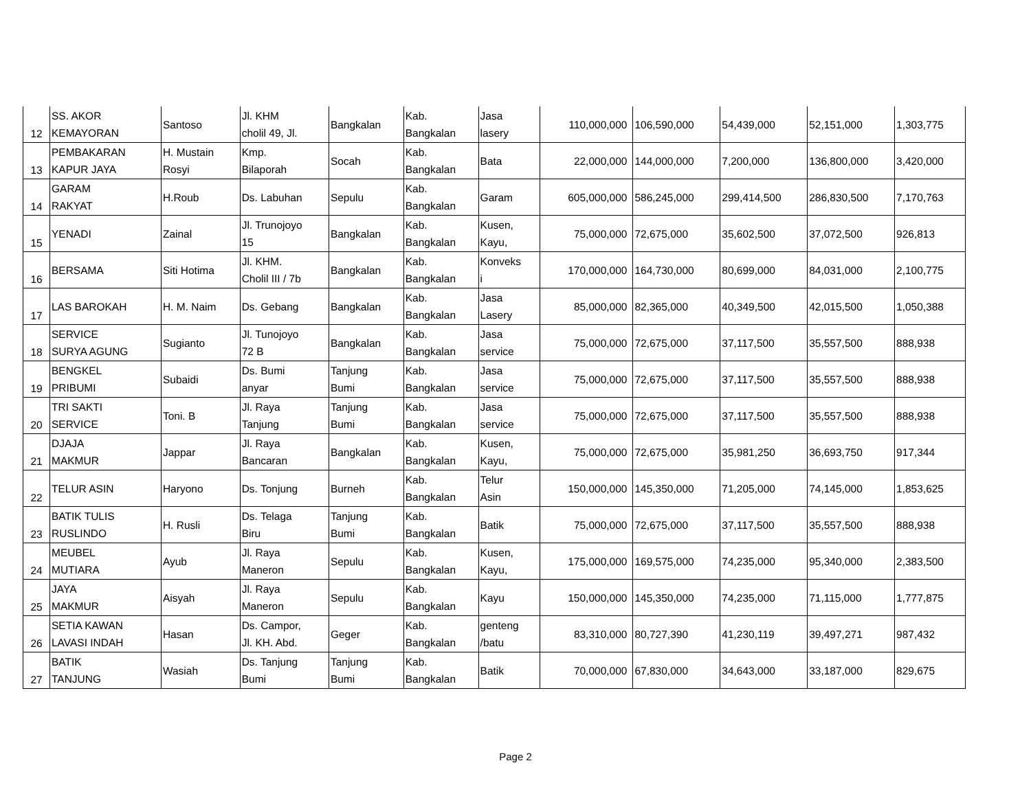| 12 | SS. AKOR KEMAYORAN | Santoso | Jl. KHM cholil 49, Jl. | Bangkalan | Kab. Bangkalan | Jasa lasery | 110,000,000 | 106,590,000 | 54,439,000 | 52,151,000 | 1,303,775 |
| 13 | PEMBAKARAN KAPUR JAYA | H. Mustain Rosyi | Kmp. Bilaporah | Socah | Kab. Bangkalan | Bata | 22,000,000 | 144,000,000 | 7,200,000 | 136,800,000 | 3,420,000 |
| 14 | GARAM RAKYAT | H.Roub | Ds. Labuhan | Sepulu | Kab. Bangkalan | Garam | 605,000,000 | 586,245,000 | 299,414,500 | 286,830,500 | 7,170,763 |
| 15 | YENADI | Zainal | Jl. Trunojoyo 15 | Bangkalan | Kab. Bangkalan | Kusen, Kayu, | 75,000,000 | 72,675,000 | 35,602,500 | 37,072,500 | 926,813 |
| 16 | BERSAMA | Siti Hotima | Jl. KHM. Cholil III / 7b | Bangkalan | Kab. Bangkalan | Konveks i | 170,000,000 | 164,730,000 | 80,699,000 | 84,031,000 | 2,100,775 |
| 17 | LAS BAROKAH | H. M. Naim | Ds. Gebang | Bangkalan | Kab. Bangkalan | Jasa Lasery | 85,000,000 | 82,365,000 | 40,349,500 | 42,015,500 | 1,050,388 |
| 18 | SERVICE SURYA AGUNG | Sugianto | Jl. Tunojoyo 72 B | Bangkalan | Kab. Bangkalan | Jasa service | 75,000,000 | 72,675,000 | 37,117,500 | 35,557,500 | 888,938 |
| 19 | BENGKEL PRIBUMI | Subaidi | Ds. Bumi anyar | Tanjung Bumi | Kab. Bangkalan | Jasa service | 75,000,000 | 72,675,000 | 37,117,500 | 35,557,500 | 888,938 |
| 20 | TRI SAKTI SERVICE | Toni. B | Jl. Raya Tanjung | Tanjung Bumi | Kab. Bangkalan | Jasa service | 75,000,000 | 72,675,000 | 37,117,500 | 35,557,500 | 888,938 |
| 21 | DJAJA MAKMUR | Jappar | Jl. Raya Bancaran | Bangkalan | Kab. Bangkalan | Kusen, Kayu, | 75,000,000 | 72,675,000 | 35,981,250 | 36,693,750 | 917,344 |
| 22 | TELUR ASIN | Haryono | Ds. Tonjung | Burneh | Kab. Bangkalan | Telur Asin | 150,000,000 | 145,350,000 | 71,205,000 | 74,145,000 | 1,853,625 |
| 23 | BATIK TULIS RUSLINDO | H. Rusli | Ds. Telaga Biru | Tanjung Bumi | Kab. Bangkalan | Batik | 75,000,000 | 72,675,000 | 37,117,500 | 35,557,500 | 888,938 |
| 24 | MEUBEL MUTIARA | Ayub | Jl. Raya Maneron | Sepulu | Kab. Bangkalan | Kusen, Kayu, | 175,000,000 | 169,575,000 | 74,235,000 | 95,340,000 | 2,383,500 |
| 25 | JAYA MAKMUR | Aisyah | Jl. Raya Maneron | Sepulu | Kab. Bangkalan | Kayu | 150,000,000 | 145,350,000 | 74,235,000 | 71,115,000 | 1,777,875 |
| 26 | SETIA KAWAN LAVASI INDAH | Hasan | Ds. Campor, Jl. KH. Abd. | Geger | Kab. Bangkalan | genteng /batu | 83,310,000 | 80,727,390 | 41,230,119 | 39,497,271 | 987,432 |
| 27 | BATIK TANJUNG | Wasiah | Ds. Tanjung Bumi | Tanjung Bumi | Kab. Bangkalan | Batik | 70,000,000 | 67,830,000 | 34,643,000 | 33,187,000 | 829,675 |
Page 2